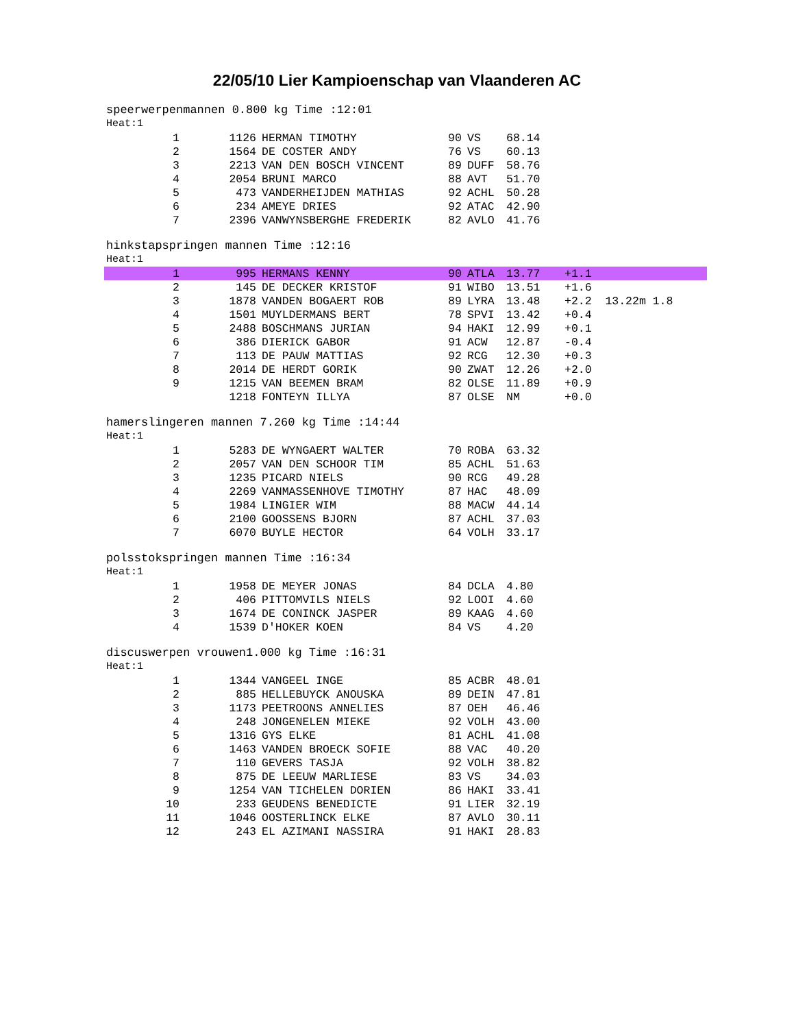22/05/10 Lier Kampioenschap van Vlaanderen AC
speerwerpenmannen 0.800 kg Time :12:01
Heat:1
| 1 | 1126 | HERMAN TIMOTHY | 90 | VS | 68.14 | |
| 2 | 1564 | DE COSTER ANDY | 76 | VS | 60.13 | |
| 3 | 2213 | VAN DEN BOSCH VINCENT | 89 | DUFF | 58.76 | |
| 4 | 2054 | BRUNI MARCO | 88 | AVT | 51.70 | |
| 5 | 473 | VANDERHEIJDEN MATHIAS | 92 | ACHL | 50.28 | |
| 6 | 234 | AMEYE DRIES | 92 | ATAC | 42.90 | |
| 7 | 2396 | VANWYNSBERGHE FREDERIK | 82 | AVLO | 41.76 | |
hinkstapspringen mannen Time :12:16
Heat:1
| 1 | 995 | HERMANS KENNY | 90 | ATLA | 13.77 | +1.1 |
| 2 | 145 | DE DECKER KRISTOF | 91 | WIBO | 13.51 | +1.6 |
| 3 | 1878 | VANDEN BOGAERT ROB | 89 | LYRA | 13.48 | +2.2 13.22m 1.8 |
| 4 | 1501 | MUYLDERMANS BERT | 78 | SPVI | 13.42 | +0.4 |
| 5 | 2488 | BOSCHMANS JURIAN | 94 | HAKI | 12.99 | +0.1 |
| 6 | 386 | DIERICK GABOR | 91 | ACW | 12.87 | -0.4 |
| 7 | 113 | DE PAUW MATTIAS | 92 | RCG | 12.30 | +0.3 |
| 8 | 2014 | DE HERDT GORIK | 90 | ZWAT | 12.26 | +2.0 |
| 9 | 1215 | VAN BEEMEN BRAM | 82 | OLSE | 11.89 | +0.9 |
| | 1218 | FONTEYN ILLYA | 87 | OLSE | NM | +0.0 |
hamerslingeren mannen 7.260 kg Time :14:44
Heat:1
| 1 | 5283 | DE WYNGAERT WALTER | 70 | ROBA | 63.32 | |
| 2 | 2057 | VAN DEN SCHOOR TIM | 85 | ACHL | 51.63 | |
| 3 | 1235 | PICARD NIELS | 90 | RCG | 49.28 | |
| 4 | 2269 | VANMASSENHOVE TIMOTHY | 87 | HAC | 48.09 | |
| 5 | 1984 | LINGIER WIM | 88 | MACW | 44.14 | |
| 6 | 2100 | GOOSSENS BJORN | 87 | ACHL | 37.03 | |
| 7 | 6070 | BUYLE HECTOR | 64 | VOLH | 33.17 | |
polsstokspringen mannen Time :16:34
Heat:1
| 1 | 1958 | DE MEYER JONAS | 84 | DCLA | 4.80 | |
| 2 | 406 | PITTOMVILS NIELS | 92 | LOOI | 4.60 | |
| 3 | 1674 | DE CONINCK JASPER | 89 | KAAG | 4.60 | |
| 4 | 1539 | D'HOKER KOEN | 84 | VS | 4.20 | |
discuswerpen vrouwen1.000 kg Time :16:31
Heat:1
| 1 | 1344 | VANGEEL INGE | 85 | ACBR | 48.01 | |
| 2 | 885 | HELLEBUYCK ANOUSKA | 89 | DEIN | 47.81 | |
| 3 | 1173 | PEETROONS ANNELIES | 87 | OEH | 46.46 | |
| 4 | 248 | JONGENELEN MIEKE | 92 | VOLH | 43.00 | |
| 5 | 1316 | GYS ELKE | 81 | ACHL | 41.08 | |
| 6 | 1463 | VANDEN BROECK SOFIE | 88 | VAC | 40.20 | |
| 7 | 110 | GEVERS TASJA | 92 | VOLH | 38.82 | |
| 8 | 875 | DE LEEUW MARLIESE | 83 | VS | 34.03 | |
| 9 | 1254 | VAN TICHELEN DORIEN | 86 | HAKI | 33.41 | |
| 10 | 233 | GEUDENS BENEDICTE | 91 | LIER | 32.19 | |
| 11 | 1046 | OOSTERLINCK ELKE | 87 | AVLO | 30.11 | |
| 12 | 243 | EL AZIMANI NASSIRA | 91 | HAKI | 28.83 | |